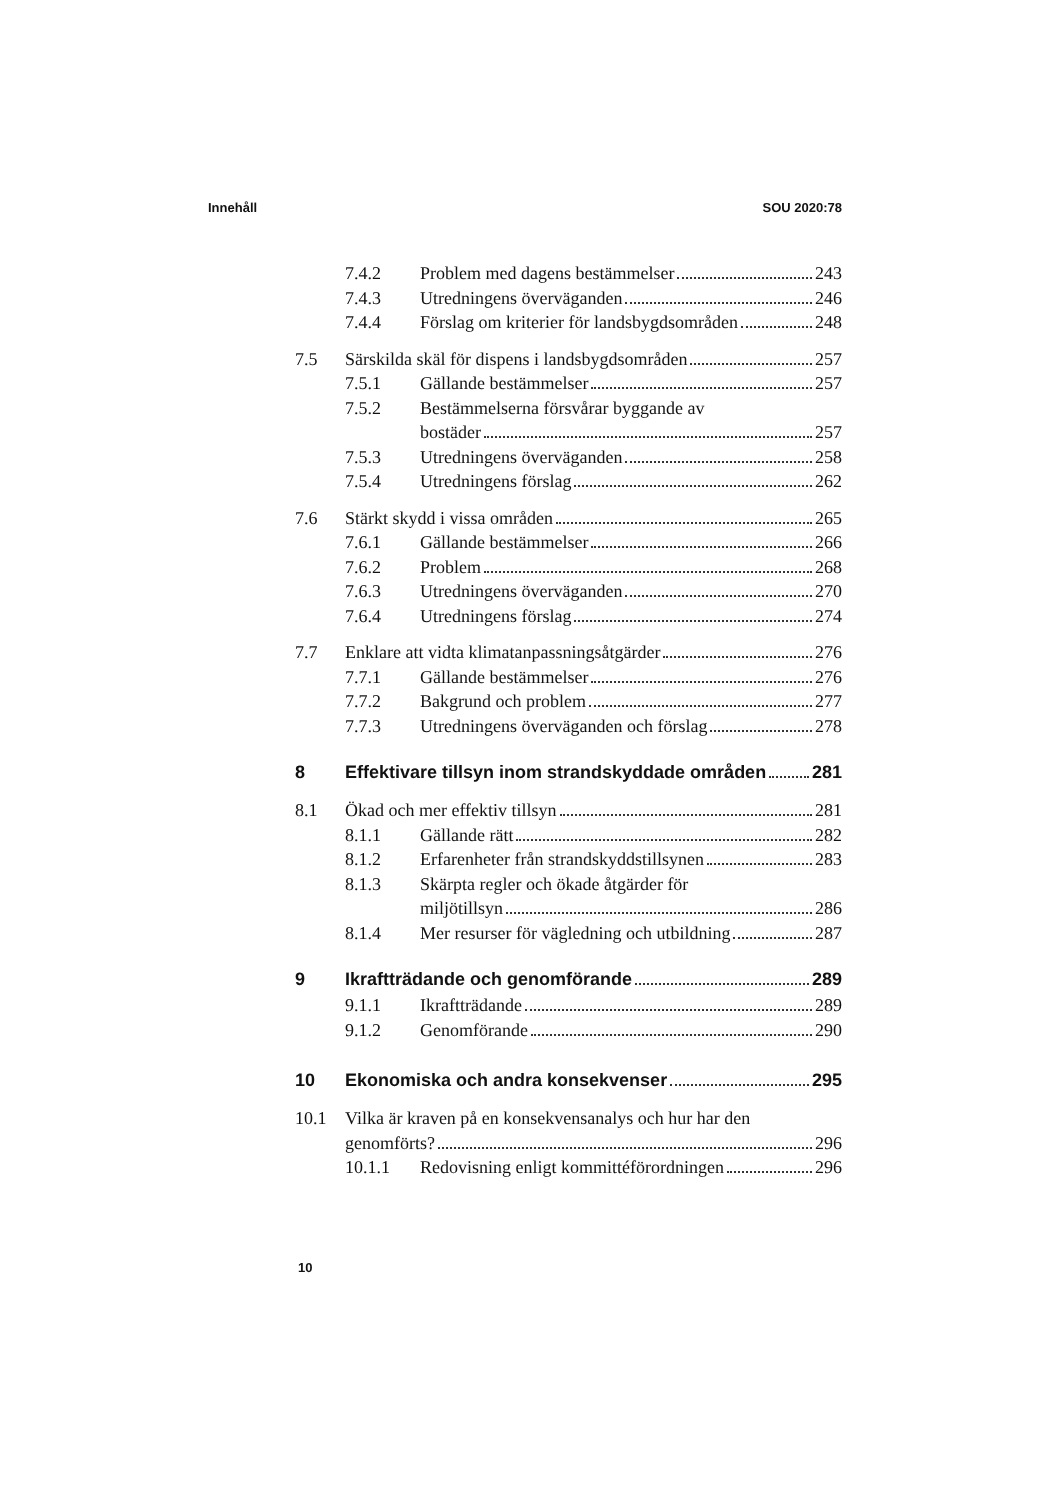Innehåll SOU 2020:78
7.4.2 Problem med dagens bestämmelser 243
7.4.3 Utredningens överväganden 246
7.4.4 Förslag om kriterier för landsbygdsområden 248
7.5 Särskilda skäl för dispens i landsbygdsområden 257
7.5.1 Gällande bestämmelser 257
7.5.2 Bestämmelserna försvårar byggande av
bostäder 257
7.5.3 Utredningens överväganden 258
7.5.4 Utredningens förslag 262
7.6 Stärkt skydd i vissa områden 265
7.6.1 Gällande bestämmelser 266
7.6.2 Problem 268
7.6.3 Utredningens överväganden 270
7.6.4 Utredningens förslag 274
7.7 Enklare att vidta klimatanpassningsåtgärder 276
7.7.1 Gällande bestämmelser 276
7.7.2 Bakgrund och problem 277
7.7.3 Utredningens överväganden och förslag 278
8 Effektivare tillsyn inom strandskyddade områden 281
8.1 Ökad och mer effektiv tillsyn 281
8.1.1 Gällande rätt 282
8.1.2 Erfarenheter från strandskyddstillsynen 283
8.1.3 Skärpta regler och ökade åtgärder för
miljötillsyn 286
8.1.4 Mer resurser för vägledning och utbildning 287
9 Ikraftträdande och genomförande 289
9.1.1 Ikraftträdande 289
9.1.2 Genomförande 290
10 Ekonomiska och andra konsekvenser 295
10.1 Vilka är kraven på en konsekvensanalys och hur har den
genomförts? 296
10.1.1 Redovisning enligt kommittéförordningen 296
10